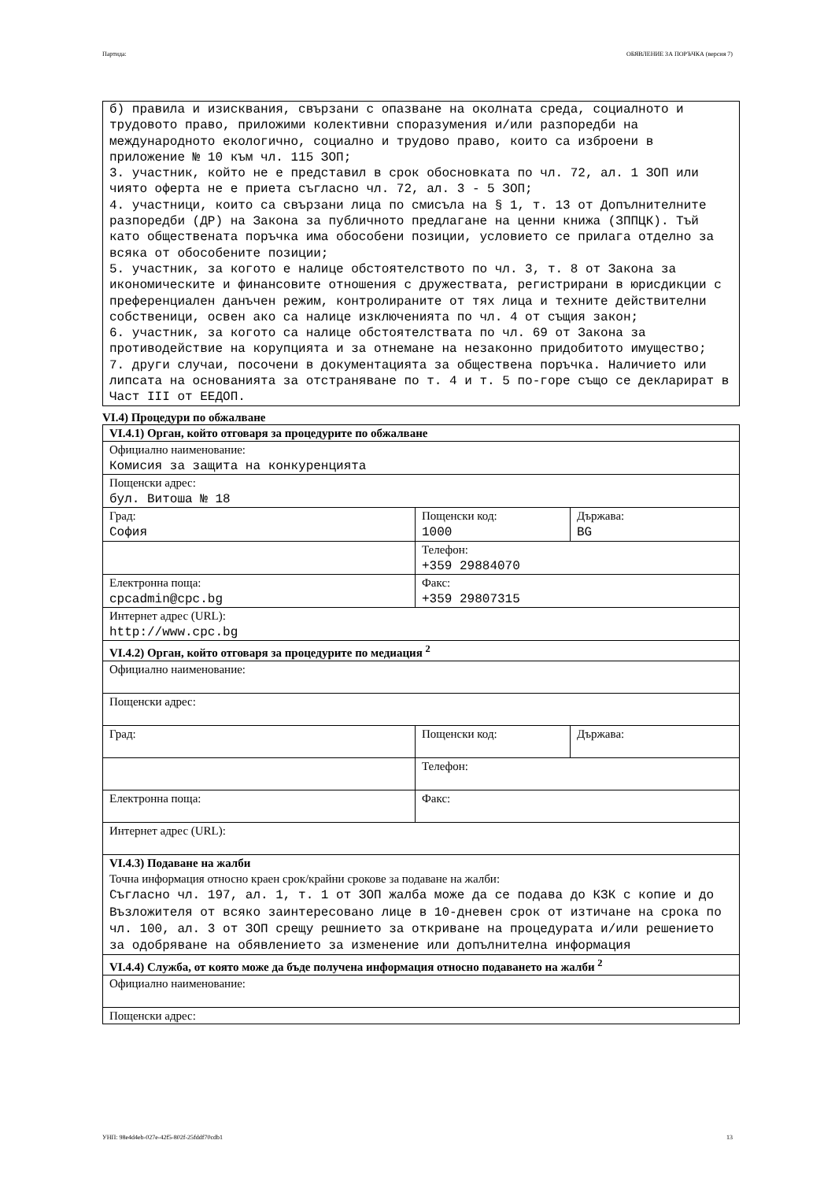Партида: ОБЯВЛЕНИЕ ЗА ПОРЪЧКА (версия 7)
б) правила и изисквания, свързани с опазване на околната среда, социалното и трудовото право, приложими колективни споразумения и/или разпоредби на международното екологично, социално и трудово право, които са изброени в приложение № 10 към чл. 115 ЗОП;
3. участник, който не е представил в срок обосновката по чл. 72, ал. 1 ЗОП или чиято оферта не е приета съгласно чл. 72, ал. 3 - 5 ЗОП;
4. участници, които са свързани лица по смисъла на § 1, т. 13 от Допълнителните разпоредби (ДР) на Закона за публичното предлагане на ценни книжа (ЗППЦК). Тъй като обществената поръчка има обособени позиции, условието се прилага отделно за всяка от обособените позиции;
5. участник, за когото е налице обстоятелството по чл. 3, т. 8 от Закона за икономическите и финансовите отношения с дружествата, регистрирани в юрисдикции с преференциален данъчен режим, контролираните от тях лица и техните действителни собственици, освен ако са налице изключенията по чл. 4 от същия закон;
6. участник, за когото са налице обстоятелствата по чл. 69 от Закона за противодействие на корупцията и за отнемане на незаконно придобитото имущество;
7. други случаи, посочени в документацията за обществена поръчка. Наличието или липсата на основанията за отстраняване по т. 4 и т. 5 по-горе също се декларират в Част III от ЕЕДОП.
VI.4) Процедури по обжалване
| VI.4.1) Орган, който отговаря за процедурите по обжалване | | |
| Официално наименование: Комисия за защита на конкуренцията | | |
| Пощенски адрес: бул. Витоша № 18 | | |
| Град: София | Пощенски код: 1000 | Държава: BG |
| | Телефон: +359 29884070 | |
| Електронна поща: cpcadmin@cpc.bg | Факс: +359 29807315 | |
| Интернет адрес (URL): http://www.cpc.bg | | |
| VI.4.2) Орган, който отговаря за процедурите по медиация <sup>2</sup> | | |
| Официално наименование: | | |
| Пощенски адрес: | | |
| Град: | Пощенски код: | Държава: |
| | Телефон: | |
| Електронна поща: | Факс: | |
| Интернет адрес (URL): | | |
| VI.4.3) Подаване на жалби Точна информация относно краен срок/крайни срокове за подаване на жалби: Съгласно чл. 197, ал. 1, т. 1 от ЗОП жалба може да се подава до КЗК с копие и до Възложителя от всяко заинтересовано лице в 10-дневен срок от изтичане на срока по чл. 100, ал. 3 от ЗОП срещу решнието за откриване на процедурата и/или решението за одобряване на обявлението за изменение или допълнителна информация | | |
| VI.4.4) Служба, от която може да бъде получена информация относно подаването на жалби <sup>2</sup> | | |
| Официално наименование: | | |
| Пощенски адрес: | | |
УНП: 98e4d4eb-027e-42f5-802f-25fddf70cdb1 13